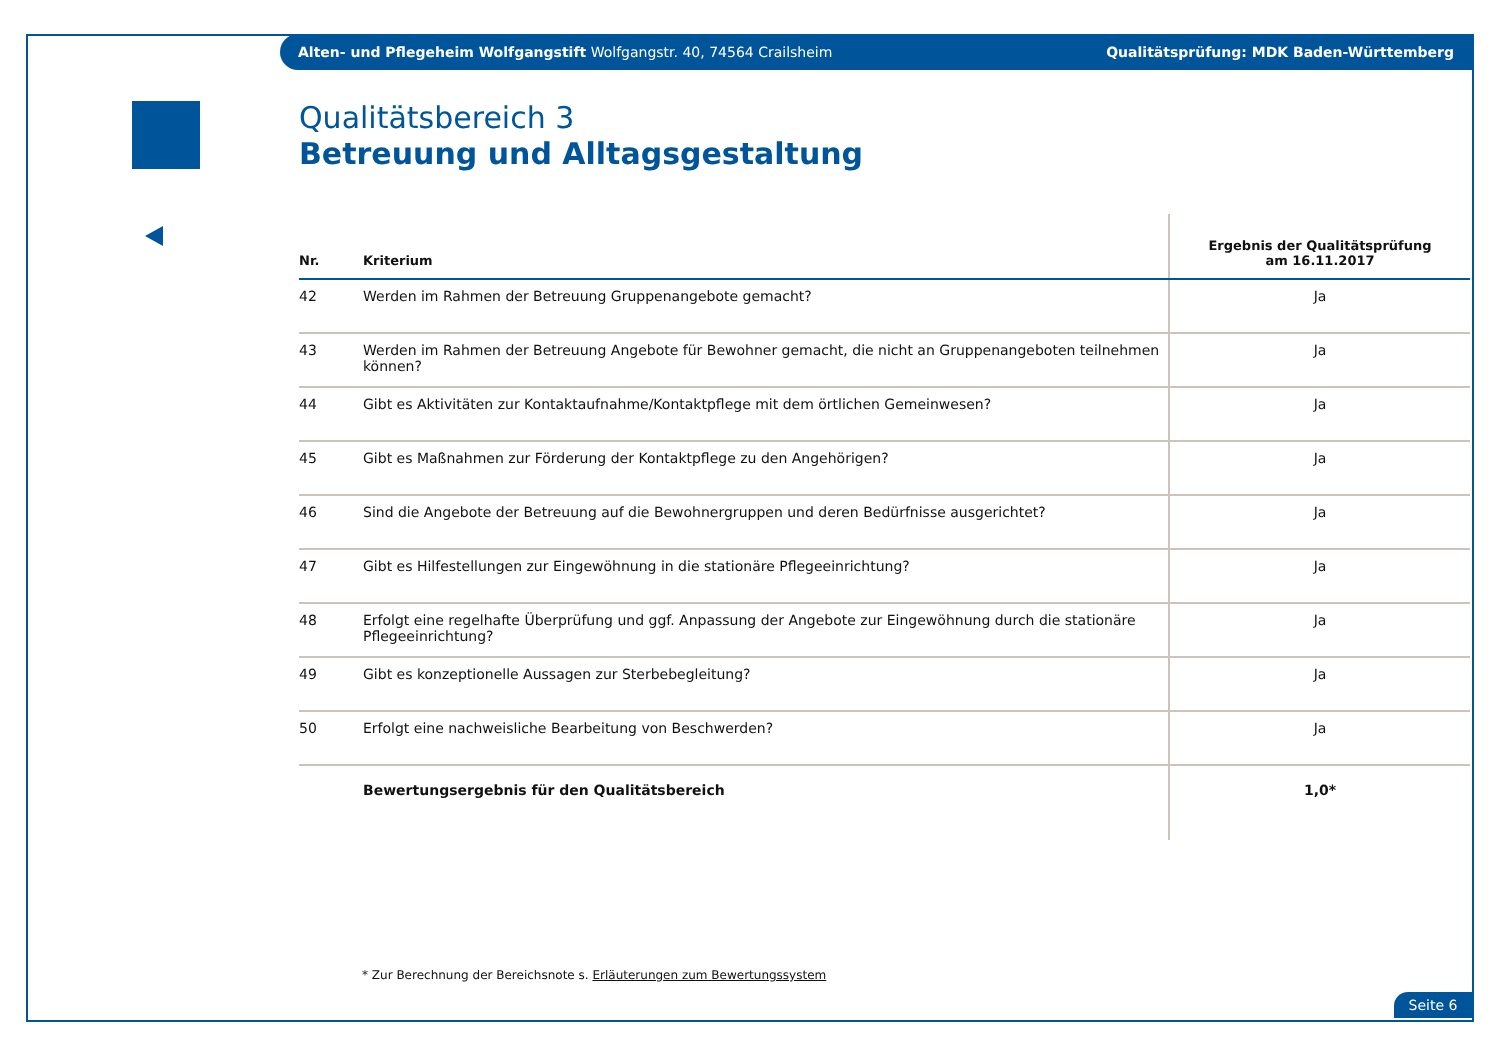Alten- und Pflegeheim Wolfgangstift Wolfgangstr. 40, 74564 Crailsheim Qualitätsprüfung: MDK Baden-Württemberg
Qualitätsbereich 3
Betreuung und Alltagsgestaltung
| Nr. | Kriterium | Ergebnis der Qualitätsprüfung am 16.11.2017 |
| --- | --- | --- |
| 42 | Werden im Rahmen der Betreuung Gruppenangebote gemacht? | Ja |
| 43 | Werden im Rahmen der Betreuung Angebote für Bewohner gemacht, die nicht an Gruppenangeboten teilnehmen können? | Ja |
| 44 | Gibt es Aktivitäten zur Kontaktaufnahme/Kontaktpflege mit dem örtlichen Gemeinwesen? | Ja |
| 45 | Gibt es Maßnahmen zur Förderung der Kontaktpflege zu den Angehörigen? | Ja |
| 46 | Sind die Angebote der Betreuung auf die Bewohnergruppen und deren Bedürfnisse ausgerichtet? | Ja |
| 47 | Gibt es Hilfestellungen zur Eingewöhnung in die stationäre Pflegeeinrichtung? | Ja |
| 48 | Erfolgt eine regelhafte Überprüfung und ggf. Anpassung der Angebote zur Eingewöhnung durch die stationäre Pflegeeinrichtung? | Ja |
| 49 | Gibt es konzeptionelle Aussagen zur Sterbebegleitung? | Ja |
| 50 | Erfolgt eine nachweisliche Bearbeitung von Beschwerden? | Ja |
| | Bewertungsergebnis für den Qualitätsbereich | 1,0* |
* Zur Berechnung der Bereichsnote s. Erläuterungen zum Bewertungssystem
Seite 6